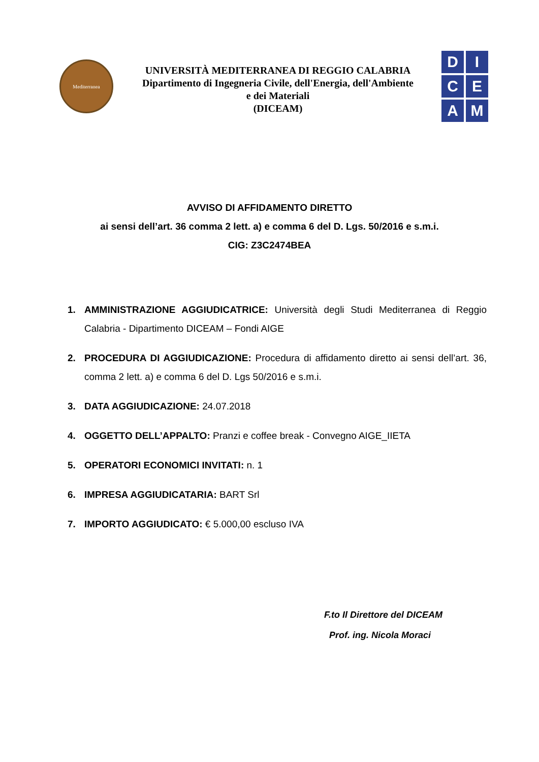Mediterranea
UNIVERSITÀ MEDITERRANEA DI REGGIO CALABRIA
Dipartimento di Ingegneria Civile, dell'Energia, dell'Ambiente
e dei Materiali
(DICEAM)
D
I
C
E
A
M
AVVISO DI AFFIDAMENTO DIRETTO
ai sensi dell’art. 36 comma 2 lett. a) e comma 6 del D. Lgs. 50/2016 e s.m.i.
CIG: Z3C2474BEA
1. AMMINISTRAZIONE AGGIUDICATRICE: Università degli Studi Mediterranea di Reggio Calabria - Dipartimento DICEAM – Fondi AIGE
2. PROCEDURA DI AGGIUDICAZIONE: Procedura di affidamento diretto ai sensi dell’art. 36, comma 2 lett. a) e comma 6 del D. Lgs 50/2016 e s.m.i.
3. DATA AGGIUDICAZIONE: 24.07.2018
4. OGGETTO DELL’APPALTO: Pranzi e coffee break - Convegno AIGE_IIETA
5. OPERATORI ECONOMICI INVITATI: n. 1
6. IMPRESA AGGIUDICATARIA: BART Srl
7. IMPORTO AGGIUDICATO: € 5.000,00 escluso IVA
F.to Il Direttore del DICEAM
Prof. ing. Nicola Moraci